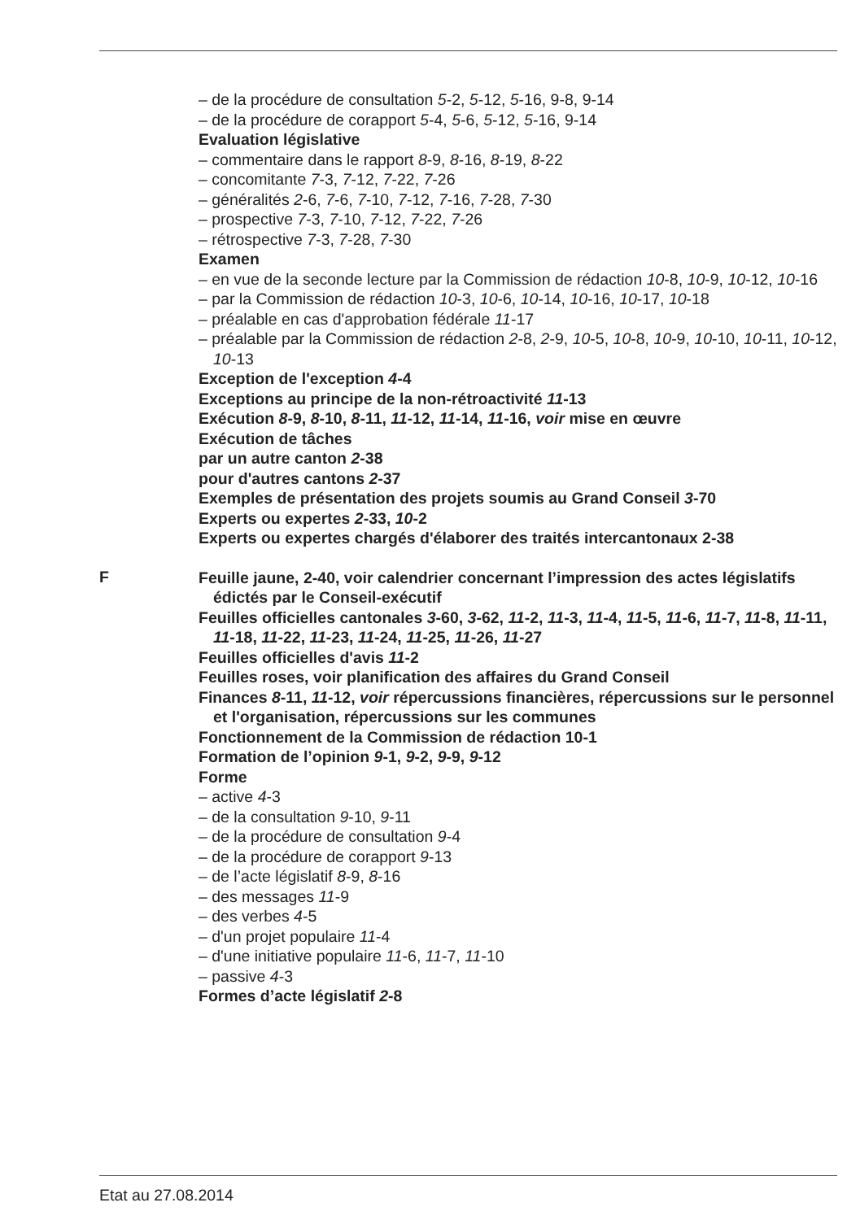– de la procédure de consultation 5-2, 5-12, 5-16, 9-8, 9-14
– de la procédure de corapport 5-4, 5-6, 5-12, 5-16, 9-14
Evaluation législative
– commentaire dans le rapport 8-9, 8-16, 8-19, 8-22
– concomitante 7-3, 7-12, 7-22, 7-26
– généralités 2-6, 7-6, 7-10, 7-12, 7-16, 7-28, 7-30
– prospective 7-3, 7-10, 7-12, 7-22, 7-26
– rétrospective 7-3, 7-28, 7-30
Examen
– en vue de la seconde lecture par la Commission de rédaction 10-8, 10-9, 10-12, 10-16
– par la Commission de rédaction 10-3, 10-6, 10-14, 10-16, 10-17, 10-18
– préalable en cas d'approbation fédérale 11-17
– préalable par la Commission de rédaction 2-8, 2-9, 10-5, 10-8, 10-9, 10-10, 10-11, 10-12, 10-13
Exception de l'exception 4-4
Exceptions au principe de la non-rétroactivité 11-13
Exécution 8-9, 8-10, 8-11, 11-12, 11-14, 11-16, voir mise en œuvre
Exécution de tâches
par un autre canton 2-38
pour d'autres cantons 2-37
Exemples de présentation des projets soumis au Grand Conseil 3-70
Experts ou expertes 2-33, 10-2
Experts ou expertes chargés d'élaborer des traités intercantonaux 2-38
F
Feuille jaune, 2-40, voir calendrier concernant l’impression des actes législatifs édictés par le Conseil-exécutif
Feuilles officielles cantonales 3-60, 3-62, 11-2, 11-3, 11-4, 11-5, 11-6, 11-7, 11-8, 11-11, 11-18, 11-22, 11-23, 11-24, 11-25, 11-26, 11-27
Feuilles officielles d'avis 11-2
Feuilles roses, voir planification des affaires du Grand Conseil
Finances 8-11, 11-12, voir répercussions financières, répercussions sur le personnel et l'organisation, répercussions sur les communes
Fonctionnement de la Commission de rédaction 10-1
Formation de l’opinion 9-1, 9-2, 9-9, 9-12
Forme
– active 4-3
– de la consultation 9-10, 9-11
– de la procédure de consultation 9-4
– de la procédure de corapport 9-13
– de l’acte législatif 8-9, 8-16
– des messages 11-9
– des verbes 4-5
– d'un projet populaire 11-4
– d'une initiative populaire 11-6, 11-7, 11-10
– passive 4-3
Formes d’acte législatif 2-8
Etat au 27.08.2014